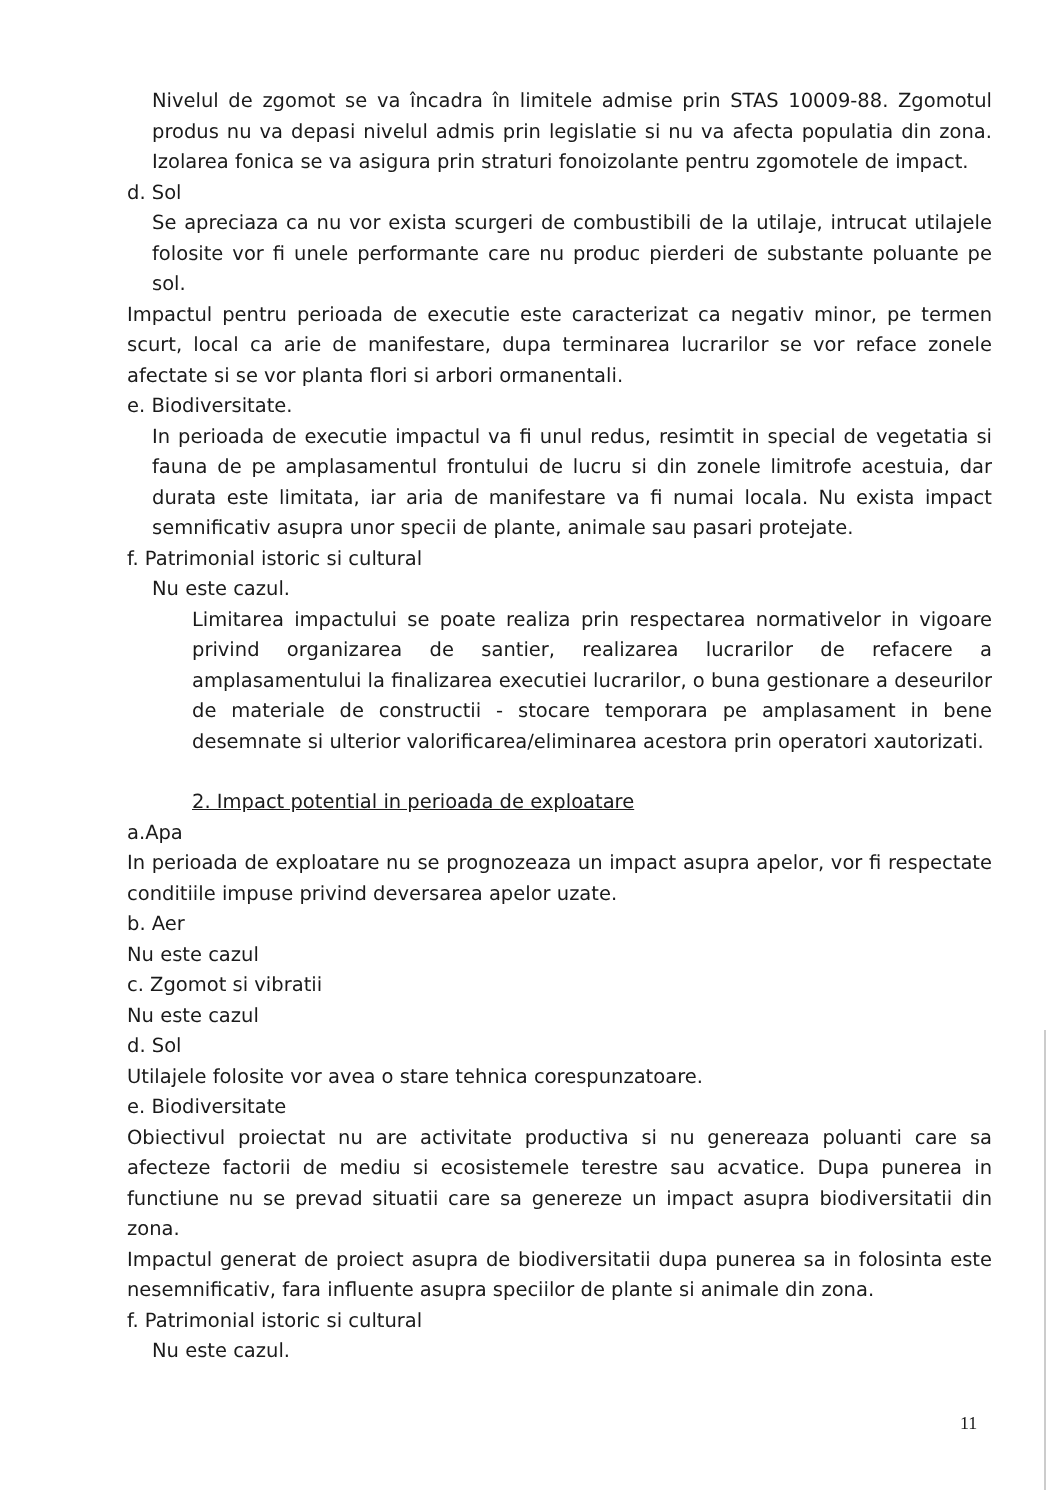Nivelul de zgomot se va încadra în limitele admise prin STAS 10009-88. Zgomotul produs nu va depasi nivelul admis prin legislatie si nu va afecta populatia din zona. Izolarea fonica se va asigura prin straturi fonoizolante pentru zgomotele de impact.
d. Sol
Se apreciaza ca nu vor exista scurgeri de combustibili de la utilaje, intrucat utilajele folosite vor fi unele performante care nu produc pierderi de substante poluante pe sol.
Impactul pentru perioada de executie este caracterizat ca negativ minor, pe termen scurt, local ca arie de manifestare, dupa terminarea lucrarilor se vor reface zonele afectate si se vor planta flori si arbori ormanentali.
e. Biodiversitate.
In perioada de executie impactul va fi unul redus, resimtit in special de vegetatia si fauna de pe amplasamentul frontului de lucru si din zonele limitrofe acestuia, dar durata este limitata, iar aria de manifestare va fi numai locala. Nu exista impact semnificativ asupra unor specii de plante, animale sau pasari protejate.
f. Patrimonial istoric si cultural
Nu este cazul.
Limitarea impactului se poate realiza prin respectarea normativelor in vigoare privind organizarea de santier, realizarea lucrarilor de refacere a amplasamentului la finalizarea executiei lucrarilor, o buna gestionare a deseurilor de materiale de constructii - stocare temporara pe amplasament in bene desemnate si ulterior valorificarea/eliminarea acestora prin operatori xautorizati.
2. Impact potential in perioada de exploatare
a.Apa
In perioada de exploatare nu se prognozeaza un impact asupra apelor, vor fi respectate conditiile impuse privind deversarea apelor uzate.
b. Aer
Nu este cazul
c. Zgomot si vibratii
Nu este cazul
d. Sol
Utilajele folosite vor avea o stare tehnica corespunzatoare.
e. Biodiversitate
Obiectivul proiectat nu are activitate productiva si nu genereaza poluanti care sa afecteze factorii de mediu si ecosistemele terestre sau acvatice. Dupa punerea in functiune nu se prevad situatii care sa genereze un impact asupra biodiversitatii din zona.
Impactul generat de proiect asupra de biodiversitatii dupa punerea sa in folosinta este nesemnificativ, fara influente asupra speciilor de plante si animale din zona.
f. Patrimonial istoric si cultural
Nu este cazul.
11